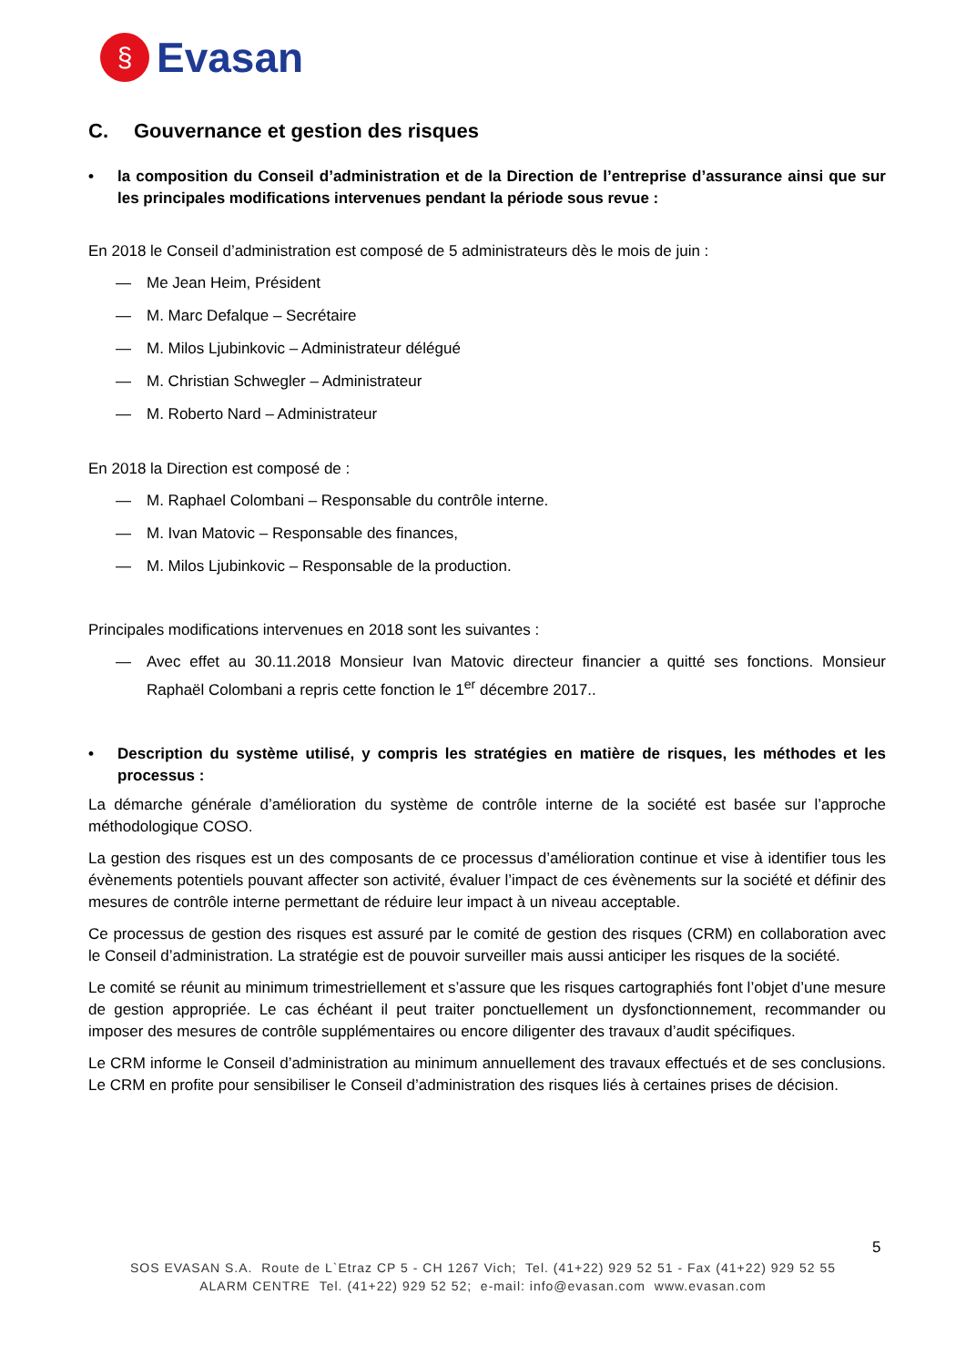§
Evasan
C. Gouvernance et gestion des risques
• la composition du Conseil d’administration et de la Direction de l’entreprise d’assurance ainsi que sur les principales modifications intervenues pendant la période sous revue :
En 2018 le Conseil d’administration est composé de 5 administrateurs dès le mois de juin :
— Me Jean Heim, Président
— M. Marc Defalque – Secrétaire
— M. Milos Ljubinkovic – Administrateur délégué
— M. Christian Schwegler – Administrateur
— M. Roberto Nard – Administrateur
En 2018 la Direction est composé de :
— M. Raphael Colombani – Responsable du contrôle interne.
— M. Ivan Matovic – Responsable des finances,
— M. Milos Ljubinkovic – Responsable de la production.
Principales modifications intervenues en 2018 sont les suivantes :
— Avec effet au 30.11.2018 Monsieur Ivan Matovic directeur financier a quitté ses fonctions. Monsieur Raphaël Colombani a repris cette fonction le 1<sup>er</sup> décembre 2017..
• Description du système utilisé, y compris les stratégies en matière de risques, les méthodes et les processus :
La démarche générale d’amélioration du système de contrôle interne de la société est basée sur l’approche méthodologique COSO.
La gestion des risques est un des composants de ce processus d’amélioration continue et vise à identifier tous les évènements potentiels pouvant affecter son activité, évaluer l’impact de ces évènements sur la société et définir des mesures de contrôle interne permettant de réduire leur impact à un niveau acceptable.
Ce processus de gestion des risques est assuré par le comité de gestion des risques (CRM) en collaboration avec le Conseil d’administration. La stratégie est de pouvoir surveiller mais aussi anticiper les risques de la société.
Le comité se réunit au minimum trimestriellement et s’assure que les risques cartographiés font l’objet d’une mesure de gestion appropriée. Le cas échéant il peut traiter ponctuellement un dysfonctionnement, recommander ou imposer des mesures de contrôle supplémentaires ou encore diligenter des travaux d’audit spécifiques.
Le CRM informe le Conseil d’administration au minimum annuellement des travaux effectués et de ses conclusions. Le CRM en profite pour sensibiliser le Conseil d’administration des risques liés à certaines prises de décision.
5
SOS EVASAN S.A. Route de L`Etraz CP 5 - CH 1267 Vich; Tel. (41+22) 929 52 51 - Fax (41+22) 929 52 55
ALARM CENTRE Tel. (41+22) 929 52 52; e-mail: info@evasan.com www.evasan.com